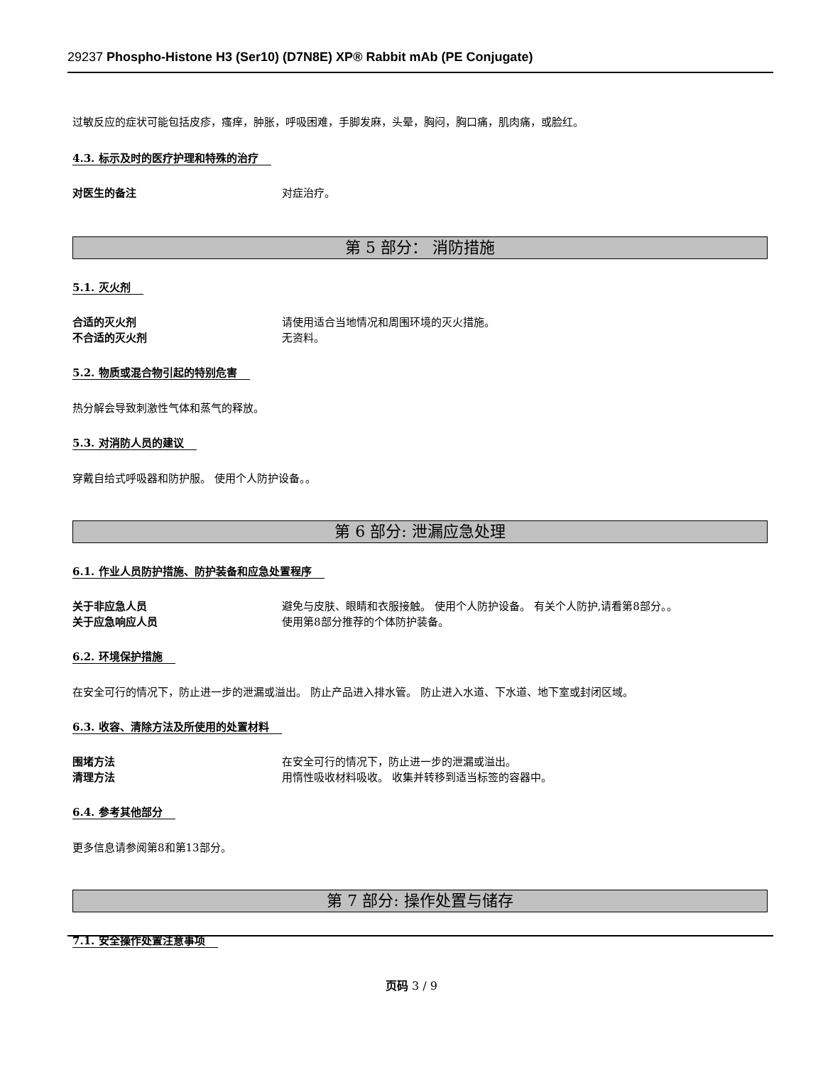29237 Phospho-Histone H3 (Ser10) (D7N8E) XP® Rabbit mAb (PE Conjugate)
过敏反应的症状可能包括皮疹，瘙痒，肿胀，呼吸困难，手脚发麻，头晕，胸闷，胸口痛，肌肉痛，或脸红。
4.3. 标示及时的医疗护理和特殊的治疗
对医生的备注 对症治疗。
第 5 部分： 消防措施
5.1. 灭火剂
合适的灭火剂 请使用适合当地情况和周围环境的灭火措施。
不合适的灭火剂 无资料。
5.2. 物质或混合物引起的特别危害
热分解会导致刺激性气体和蒸气的释放。
5.3. 对消防人员的建议
穿戴自给式呼吸器和防护服。 使用个人防护设备。。
第 6 部分: 泄漏应急处理
6.1. 作业人员防护措施、防护装备和应急处置程序
关于非应急人员 避免与皮肤、眼睛和衣服接触。 使用个人防护设备。 有关个人防护,请看第8部分。。
关于应急响应人员 使用第8部分推荐的个体防护装备。
6.2. 环境保护措施
在安全可行的情况下，防止进一步的泄漏或溢出。 防止产品进入排水管。 防止进入水道、下水道、地下室或封闭区域。
6.3. 收容、清除方法及所使用的处置材料
围堵方法 在安全可行的情况下，防止进一步的泄漏或溢出。
清理方法 用惰性吸收材料吸收。 收集并转移到适当标签的容器中。
6.4. 参考其他部分
更多信息请参阅第8和第13部分。
第 7 部分: 操作处置与储存
7.1. 安全操作处置注意事项
页码 3 / 9